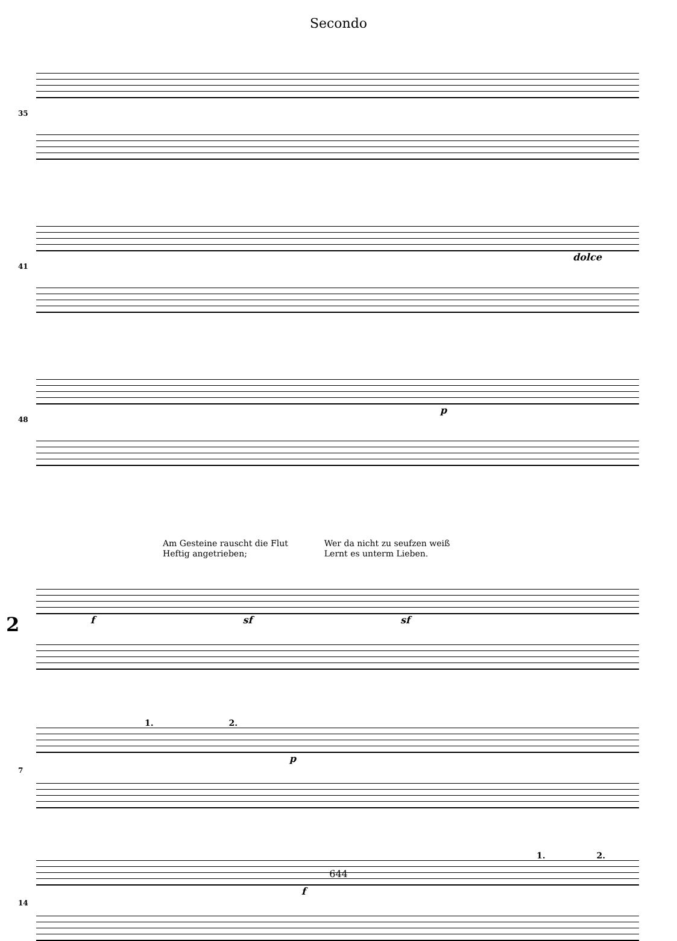Secondo
35
41
dolce
48
p
Am Gesteine rauscht die Flut
Heftig angetrieben;
Wer da nicht zu seufzen weiß
Lernt es unterm Lieben.
2
f sf sf
1. 2.
7
p
1. 2.
14
f
644